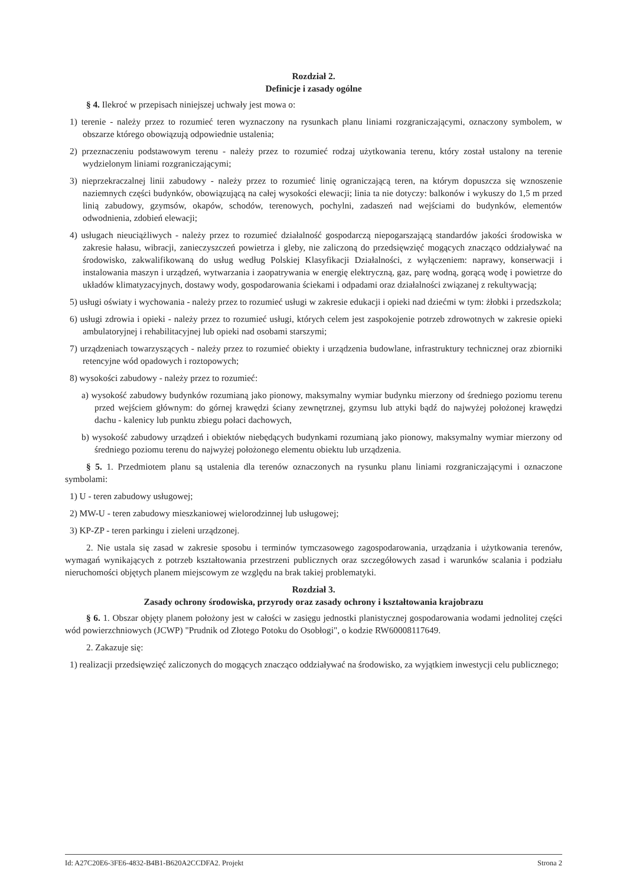Rozdział 2.
Definicje i zasady ogólne
§ 4. Ilekroć w przepisach niniejszej uchwały jest mowa o:
1) terenie - należy przez to rozumieć teren wyznaczony na rysunkach planu liniami rozgraniczającymi, oznaczony symbolem, w obszarze którego obowiązują odpowiednie ustalenia;
2) przeznaczeniu podstawowym terenu - należy przez to rozumieć rodzaj użytkowania terenu, który został ustalony na terenie wydzielonym liniami rozgraniczającymi;
3) nieprzekraczalnej linii zabudowy - należy przez to rozumieć linię ograniczającą teren, na którym dopuszcza się wznoszenie naziemnych części budynków, obowiązującą na całej wysokości elewacji; linia ta nie dotyczy: balkonów i wykuszy do 1,5 m przed linią zabudowy, gzymsów, okapów, schodów, terenowych, pochylni, zadaszeń nad wejściami do budynków, elementów odwodnienia, zdobień elewacji;
4) usługach nieuciążliwych - należy przez to rozumieć działalność gospodarczą niepogarszającą standardów jakości środowiska w zakresie hałasu, wibracji, zanieczyszczeń powietrza i gleby, nie zaliczoną do przedsięwzięć mogących znacząco oddziaływać na środowisko, zakwalifikowaną do usług według Polskiej Klasyfikacji Działalności, z wyłączeniem: naprawy, konserwacji i instalowania maszyn i urządzeń, wytwarzania i zaopatrywania w energię elektryczną, gaz, parę wodną, gorącą wodę i powietrze do układów klimatyzacyjnych, dostawy wody, gospodarowania ściekami i odpadami oraz działalności związanej z rekultywacją;
5) usługi oświaty i wychowania - należy przez to rozumieć usługi w zakresie edukacji i opieki nad dziećmi w tym: żłobki i przedszkola;
6) usługi zdrowia i opieki - należy przez to rozumieć usługi, których celem jest zaspokojenie potrzeb zdrowotnych w zakresie opieki ambulatoryjnej i rehabilitacyjnej lub opieki nad osobami starszymi;
7) urządzeniach towarzyszących - należy przez to rozumieć obiekty i urządzenia budowlane, infrastruktury technicznej oraz zbiorniki retencyjne wód opadowych i roztopowych;
8) wysokości zabudowy - należy przez to rozumieć:
a) wysokość zabudowy budynków rozumianą jako pionowy, maksymalny wymiar budynku mierzony od średniego poziomu terenu przed wejściem głównym: do górnej krawędzi ściany zewnętrznej, gzymsu lub attyki bądź do najwyżej położonej krawędzi dachu - kalenicy lub punktu zbiegu połaci dachowych,
b) wysokość zabudowy urządzeń i obiektów niebędących budynkami rozumianą jako pionowy, maksymalny wymiar mierzony od średniego poziomu terenu do najwyżej położonego elementu obiektu lub urządzenia.
§ 5. 1. Przedmiotem planu są ustalenia dla terenów oznaczonych na rysunku planu liniami rozgraniczającymi i oznaczone symbolami:
1) U - teren zabudowy usługowej;
2) MW-U - teren zabudowy mieszkaniowej wielorodzinnej lub usługowej;
3) KP-ZP - teren parkingu i zieleni urządzonej.
2. Nie ustala się zasad w zakresie sposobu i terminów tymczasowego zagospodarowania, urządzania i użytkowania terenów, wymagań wynikających z potrzeb kształtowania przestrzeni publicznych oraz szczegółowych zasad i warunków scalania i podziału nieruchomości objętych planem miejscowym ze względu na brak takiej problematyki.
Rozdział 3.
Zasady ochrony środowiska, przyrody oraz zasady ochrony i kształtowania krajobrazu
§ 6. 1. Obszar objęty planem położony jest w całości w zasięgu jednostki planistycznej gospodarowania wodami jednolitej części wód powierzchniowych (JCWP) "Prudnik od Złotego Potoku do Osobłogi", o kodzie RW60008117649.
2. Zakazuje się:
1) realizacji przedsięwzięć zaliczonych do mogących znacząco oddziaływać na środowisko, za wyjątkiem inwestycji celu publicznego;
Id: A27C20E6-3FE6-4832-B4B1-B620A2CCDFA2. Projekt Strona 2